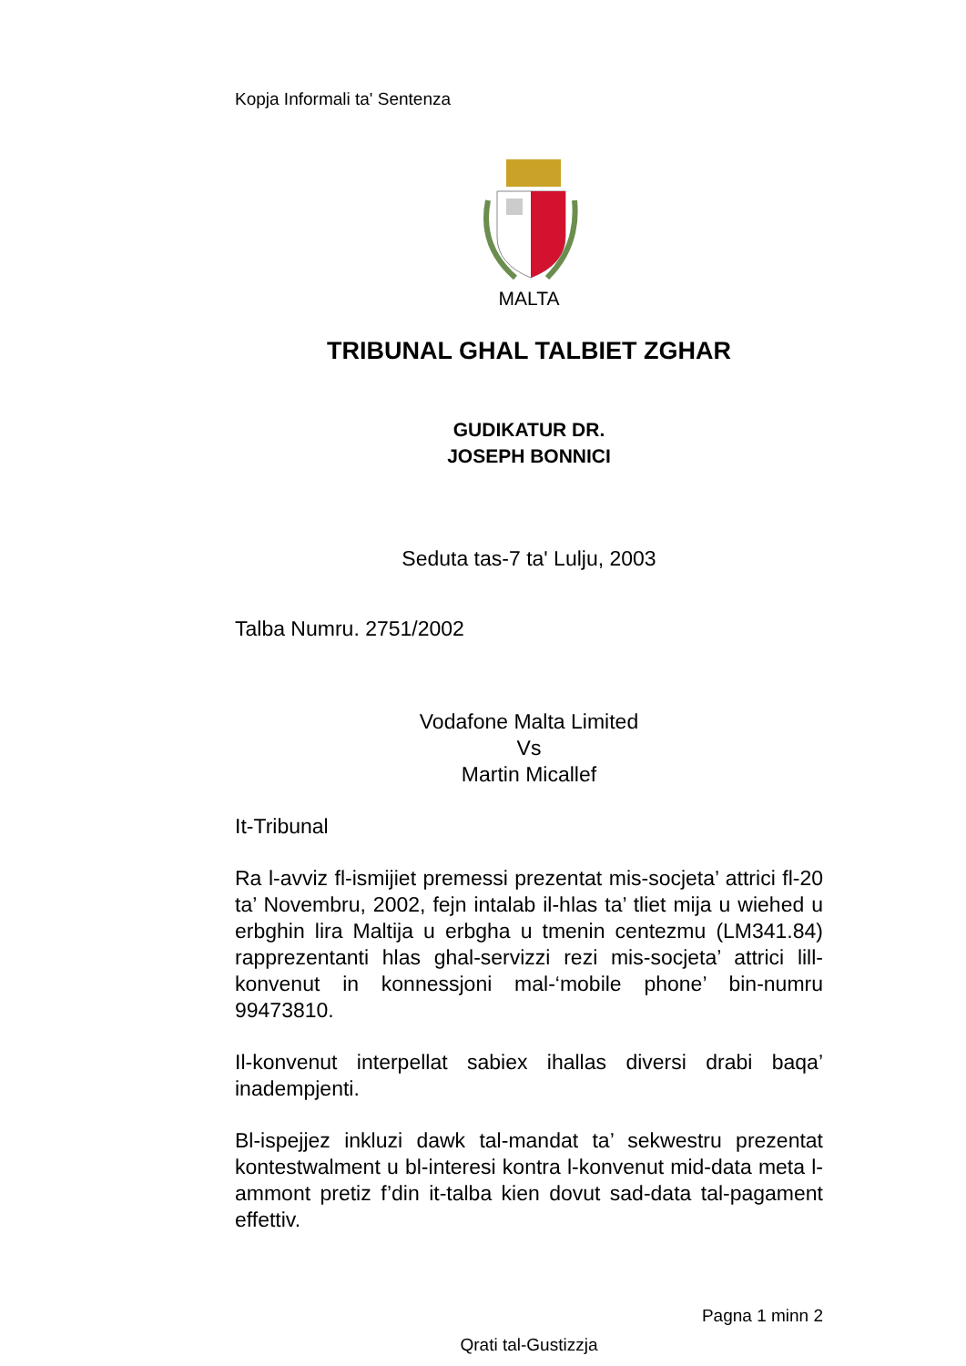Kopja Informali ta' Sentenza
MALTA
TRIBUNAL GHAL TALBIET ZGHAR
GUDIKATUR DR.
JOSEPH BONNICI
Seduta tas-7 ta' Lulju, 2003
Talba Numru. 2751/2002
Vodafone Malta Limited
Vs
Martin Micallef
It-Tribunal
Ra l-avviz fl-ismijiet premessi prezentat mis-socjeta’ attrici fl-20 ta’ Novembru, 2002, fejn intalab il-hlas ta’ tliet mija u wiehed u erbghin lira Maltija u erbgha u tmenin centezmu (LM341.84) rapprezentanti hlas ghal-servizzi rezi mis-socjeta’ attrici lill-konvenut in konnessjoni mal-‘mobile phone’ bin-numru 99473810.
Il-konvenut interpellat sabiex ihallas diversi drabi baqa’ inadempjenti.
Bl-ispejjez inkluzi dawk tal-mandat ta’ sekwestru prezentat kontestwalment u bl-interesi kontra l-konvenut mid-data meta l-ammont pretiz f’din it-talba kien dovut sad-data tal-pagament effettiv.
Pagna 1 minn 2
Qrati tal-Gustizzja